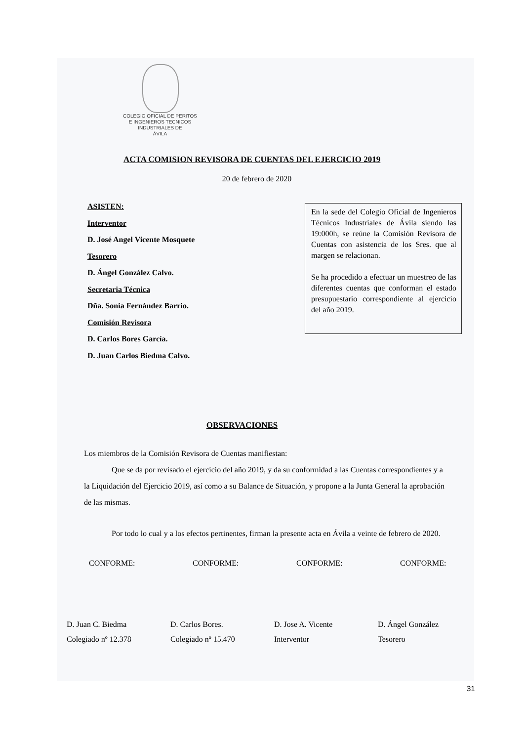COLEGIO OFICIAL DE PERITOS
E INGENIEROS TECNICOS
INDUSTRIALES DE
ÁVILA
ACTA COMISION REVISORA DE CUENTAS DEL EJERCICIO 2019
20 de febrero de 2020
ASISTEN:
Interventor
D. José Angel Vicente Mosquete
Tesorero
D. Ángel González Calvo.
Secretaria Técnica
Dña. Sonia Fernández Barrio.
Comisión Revisora
D. Carlos Bores García.
D. Juan Carlos Biedma Calvo.
En la sede del Colegio Oficial de Ingenieros Técnicos Industriales de Ávila siendo las 19:000h, se reúne la Comisión Revisora de Cuentas con asistencia de los Sres. que al margen se relacionan.
Se ha procedido a efectuar un muestreo de las diferentes cuentas que conforman el estado presupuestario correspondiente al ejercicio del año 2019.
OBSERVACIONES
Los miembros de la Comisión Revisora de Cuentas manifiestan:
Que se da por revisado el ejercicio del año 2019, y da su conformidad a las Cuentas correspondientes y a la Liquidación del Ejercicio 2019, así como a su Balance de Situación, y propone a la Junta General la aprobación de las mismas.
Por todo lo cual y a los efectos pertinentes, firman la presente acta en Ávila a veinte de febrero de 2020.
CONFORME: CONFORME: CONFORME: CONFORME:
D. Juan C. Biedma
Colegiado nº 12.378
D. Carlos Bores.
Colegiado nº 15.470
D. Jose A. Vicente
Interventor
D. Ángel González
Tesorero
31